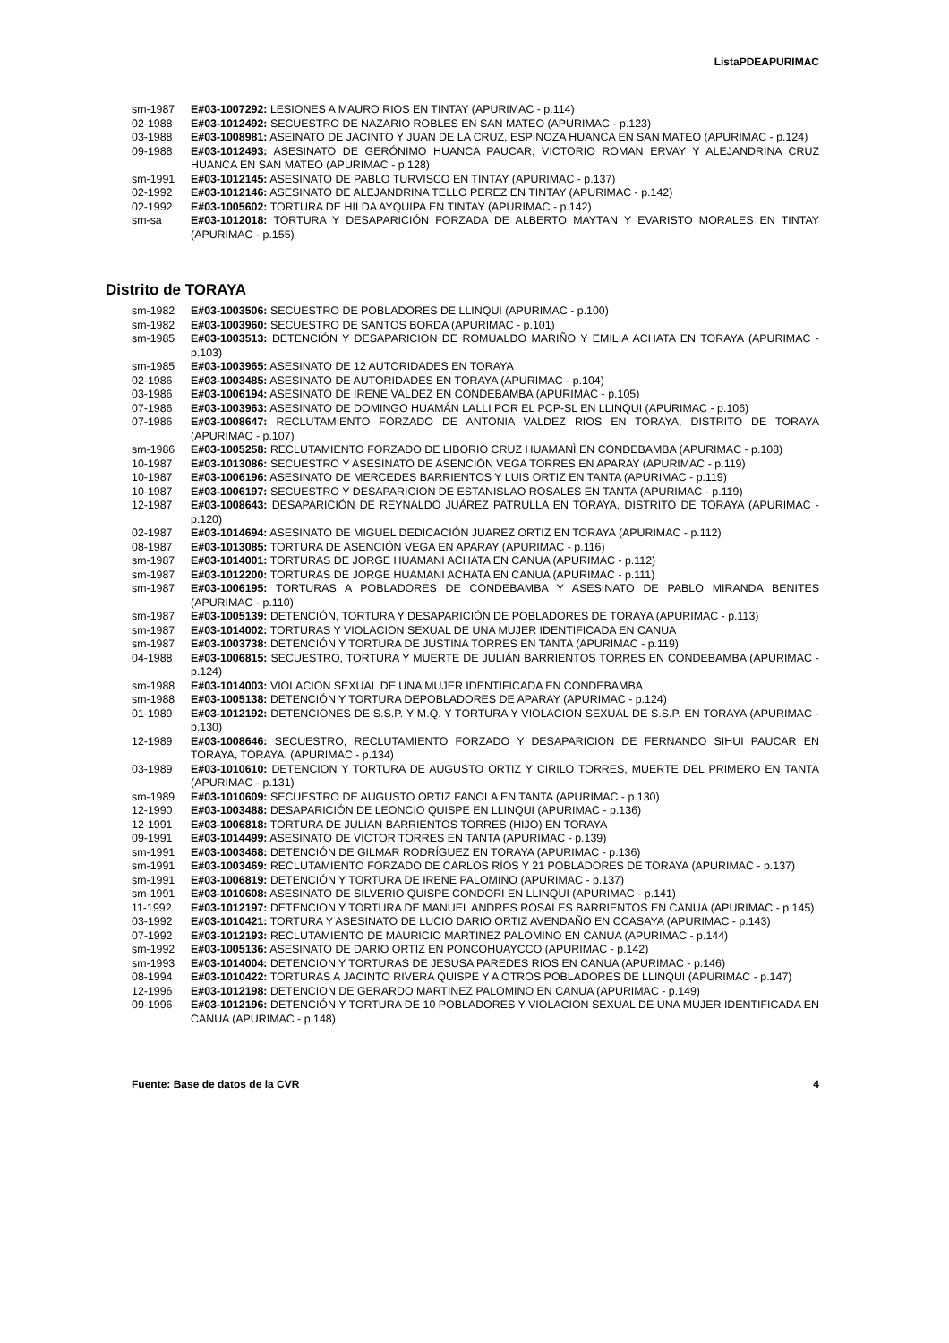ListaPDEAPURIMAC
sm-1987 E#03-1007292: LESIONES A MAURO RIOS EN TINTAY (APURIMAC - p.114)
02-1988 E#03-1012492: SECUESTRO DE NAZARIO ROBLES EN SAN MATEO (APURIMAC - p.123)
03-1988 E#03-1008981: ASEINATO DE JACINTO Y JUAN DE LA CRUZ, ESPINOZA HUANCA EN SAN MATEO (APURIMAC - p.124)
09-1988 E#03-1012493: ASESINATO DE GERÓNIMO HUANCA PAUCAR, VICTORIO ROMAN ERVAY Y ALEJANDRINA CRUZ HUANCA EN SAN MATEO (APURIMAC - p.128)
sm-1991 E#03-1012145: ASESINATO DE PABLO TURVISCO EN TINTAY (APURIMAC - p.137)
02-1992 E#03-1012146: ASESINATO DE ALEJANDRINA TELLO PEREZ EN TINTAY (APURIMAC - p.142)
02-1992 E#03-1005602: TORTURA DE HILDA AYQUIPA EN TINTAY (APURIMAC - p.142)
sm-sa E#03-1012018: TORTURA Y DESAPARICIÓN FORZADA DE ALBERTO MAYTAN Y EVARISTO MORALES EN TINTAY (APURIMAC - p.155)
Distrito de TORAYA
sm-1982 E#03-1003506: SECUESTRO DE POBLADORES DE LLINQUI (APURIMAC - p.100)
sm-1982 E#03-1003960: SECUESTRO DE SANTOS BORDA (APURIMAC - p.101)
sm-1985 E#03-1003513: DETENCIÓN Y DESAPARICION DE ROMUALDO MARIÑO Y EMILIA ACHATA EN TORAYA (APURIMAC - p.103)
sm-1985 E#03-1003965: ASESINATO DE 12 AUTORIDADES EN TORAYA
02-1986 E#03-1003485: ASESINATO DE AUTORIDADES EN TORAYA (APURIMAC - p.104)
03-1986 E#03-1006194: ASESINATO DE IRENE VALDEZ EN CONDEBAMBA (APURIMAC - p.105)
07-1986 E#03-1003963: ASESINATO DE DOMINGO HUAMÁN LALLI POR EL PCP-SL EN LLINQUI (APURIMAC - p.106)
07-1986 E#03-1008647: RECLUTAMIENTO FORZADO DE ANTONIA VALDEZ RIOS EN TORAYA, DISTRITO DE TORAYA (APURIMAC - p.107)
sm-1986 E#03-1005258: RECLUTAMIENTO FORZADO DE LIBORIO CRUZ HUAMANÌ EN CONDEBAMBA (APURIMAC - p.108)
10-1987 E#03-1013086: SECUESTRO Y ASESINATO DE ASENCIÓN VEGA TORRES EN APARAY (APURIMAC - p.119)
10-1987 E#03-1006196: ASESINATO DE MERCEDES BARRIENTOS Y LUIS ORTIZ EN TANTA (APURIMAC - p.119)
10-1987 E#03-1006197: SECUESTRO Y DESAPARICION DE ESTANISLAO ROSALES EN TANTA (APURIMAC - p.119)
12-1987 E#03-1008643: DESAPARICIÓN DE REYNALDO JUÁREZ PATRULLA EN TORAYA, DISTRITO DE TORAYA (APURIMAC - p.120)
02-1987 E#03-1014694: ASESINATO DE MIGUEL DEDICACIÓN JUAREZ ORTIZ EN TORAYA (APURIMAC - p.112)
08-1987 E#03-1013085: TORTURA DE ASENCIÓN VEGA EN APARAY (APURIMAC - p.116)
sm-1987 E#03-1014001: TORTURAS DE JORGE HUAMANI ACHATA EN CANUA (APURIMAC - p.112)
sm-1987 E#03-1012200: TORTURAS DE JORGE HUAMANI ACHATA EN CANUA (APURIMAC - p.111)
sm-1987 E#03-1006195: TORTURAS A POBLADORES DE CONDEBAMBA Y ASESINATO DE PABLO MIRANDA BENITES (APURIMAC - p.110)
sm-1987 E#03-1005139: DETENCIÓN, TORTURA Y DESAPARICIÓN DE POBLADORES DE TORAYA (APURIMAC - p.113)
sm-1987 E#03-1014002: TORTURAS Y VIOLACION SEXUAL DE UNA MUJER IDENTIFICADA EN CANUA
sm-1987 E#03-1003738: DETENCIÓN Y TORTURA DE JUSTINA TORRES EN TANTA (APURIMAC - p.119)
04-1988 E#03-1006815: SECUESTRO, TORTURA Y MUERTE DE JULIÁN BARRIENTOS TORRES EN CONDEBAMBA (APURIMAC - p.124)
sm-1988 E#03-1014003: VIOLACION SEXUAL DE UNA MUJER IDENTIFICADA EN CONDEBAMBA
sm-1988 E#03-1005138: DETENCIÓN Y TORTURA DEPOBLADORES DE APARAY (APURIMAC - p.124)
01-1989 E#03-1012192: DETENCIONES DE S.S.P. Y M.Q. Y TORTURA Y VIOLACION SEXUAL DE S.S.P. EN TORAYA (APURIMAC - p.130)
12-1989 E#03-1008646: SECUESTRO, RECLUTAMIENTO FORZADO Y DESAPARICION DE FERNANDO SIHUI PAUCAR EN TORAYA, TORAYA. (APURIMAC - p.134)
03-1989 E#03-1010610: DETENCION Y TORTURA DE AUGUSTO ORTIZ Y CIRILO TORRES, MUERTE DEL PRIMERO EN TANTA (APURIMAC - p.131)
sm-1989 E#03-1010609: SECUESTRO DE AUGUSTO ORTIZ FANOLA EN TANTA (APURIMAC - p.130)
12-1990 E#03-1003488: DESAPARICIÓN DE LEONCIO QUISPE EN LLINQUI (APURIMAC - p.136)
12-1991 E#03-1006818: TORTURA DE JULIAN BARRIENTOS TORRES (HIJO) EN TORAYA
09-1991 E#03-1014499: ASESINATO DE VICTOR TORRES EN TANTA (APURIMAC - p.139)
sm-1991 E#03-1003468: DETENCIÓN DE GILMAR RODRÍGUEZ EN TORAYA (APURIMAC - p.136)
sm-1991 E#03-1003469: RECLUTAMIENTO FORZADO DE CARLOS RÍOS Y 21 POBLADORES DE TORAYA (APURIMAC - p.137)
sm-1991 E#03-1006819: DETENCIÓN Y TORTURA DE IRENE PALOMINO (APURIMAC - p.137)
sm-1991 E#03-1010608: ASESINATO DE SILVERIO QUISPE CONDORI EN LLINQUI (APURIMAC - p.141)
11-1992 E#03-1012197: DETENCION Y TORTURA DE MANUEL ANDRES ROSALES BARRIENTOS EN CANUA (APURIMAC - p.145)
03-1992 E#03-1010421: TORTURA Y ASESINATO DE LUCIO DARIO ORTIZ AVENDAÑO EN CCASAYA (APURIMAC - p.143)
07-1992 E#03-1012193: RECLUTAMIENTO DE MAURICIO MARTINEZ PALOMINO EN CANUA (APURIMAC - p.144)
sm-1992 E#03-1005136: ASESINATO DE DARIO ORTIZ EN PONCOHUAYCCO (APURIMAC - p.142)
sm-1993 E#03-1014004: DETENCION Y TORTURAS DE JESUSA PAREDES RIOS EN CANUA (APURIMAC - p.146)
08-1994 E#03-1010422: TORTURAS A JACINTO RIVERA QUISPE Y A OTROS POBLADORES DE LLINQUI (APURIMAC - p.147)
12-1996 E#03-1012198: DETENCION DE GERARDO MARTINEZ PALOMINO EN CANUA (APURIMAC - p.149)
09-1996 E#03-1012196: DETENCIÓN Y TORTURA DE 10 POBLADORES Y VIOLACION SEXUAL DE UNA MUJER IDENTIFICADA EN CANUA (APURIMAC - p.148)
Fuente: Base de datos de la CVR 4